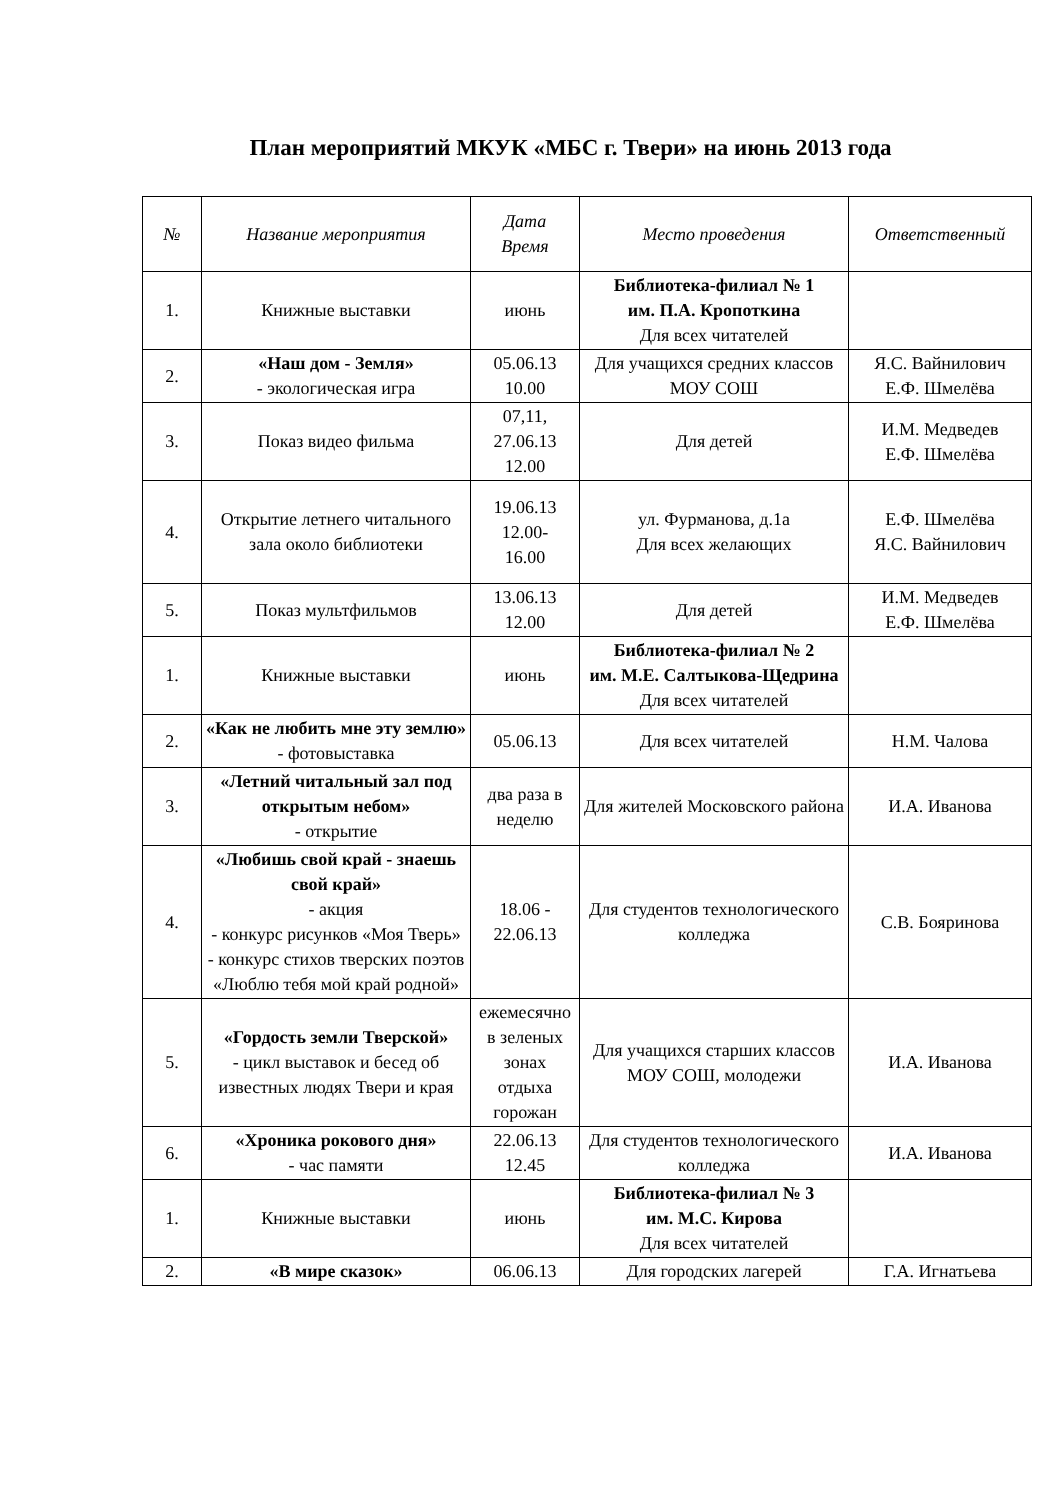План мероприятий МКУК «МБС г. Твери» на июнь 2013 года
| № | Название мероприятия | Дата Время | Место проведения | Ответственный |
| --- | --- | --- | --- | --- |
| 1. | Книжные выставки | июнь | Библиотека-филиал № 1 им. П.А. Кропоткина Для всех читателей | |
| 2. | «Наш дом - Земля» - экологическая игра | 05.06.13 10.00 | Для учащихся средних классов МОУ СОШ | Я.С. Вайнилович Е.Ф. Шмелёва |
| 3. | Показ видео фильма | 07,11, 27.06.13 12.00 | Для детей | И.М. Медведев Е.Ф. Шмелёва |
| 4. | Открытие летнего читального зала около библиотеки | 19.06.13 12.00- 16.00 | ул. Фурманова, д.1а Для всех желающих | Е.Ф. Шмелёва Я.С. Вайнилович |
| 5. | Показ мультфильмов | 13.06.13 12.00 | Для детей | И.М. Медведев Е.Ф. Шмелёва |
| 1. | Книжные выставки | июнь | Библиотека-филиал № 2 им. М.Е. Салтыкова-Щедрина Для всех читателей | |
| 2. | «Как не любить мне эту землю» - фотовыставка | 05.06.13 | Для всех читателей | Н.М. Чалова |
| 3. | «Летний читальный зал под открытым небом» - открытие | два раза в неделю | Для жителей Московского района | И.А. Иванова |
| 4. | «Любишь свой край - знаешь свой край» - акция - конкурс рисунков «Моя Тверь» - конкурс стихов тверских поэтов «Люблю тебя мой край родной» | 18.06 - 22.06.13 | Для студентов технологического колледжа | С.В. Бояринова |
| 5. | «Гордость земли Тверской» - цикл выставок и бесед об известных людях Твери и края | ежемесячно в зеленых зонах отдыха горожан | Для учащихся старших классов МОУ СОШ, молодежи | И.А. Иванова |
| 6. | «Хроника рокового дня» - час памяти | 22.06.13 12.45 | Для студентов технологического колледжа | И.А. Иванова |
| 1. | Книжные выставки | июнь | Библиотека-филиал № 3 им. М.С. Кирова Для всех читателей | |
| 2. | «В мире сказок» | 06.06.13 | Для городских лагерей | Г.А. Игнатьева |